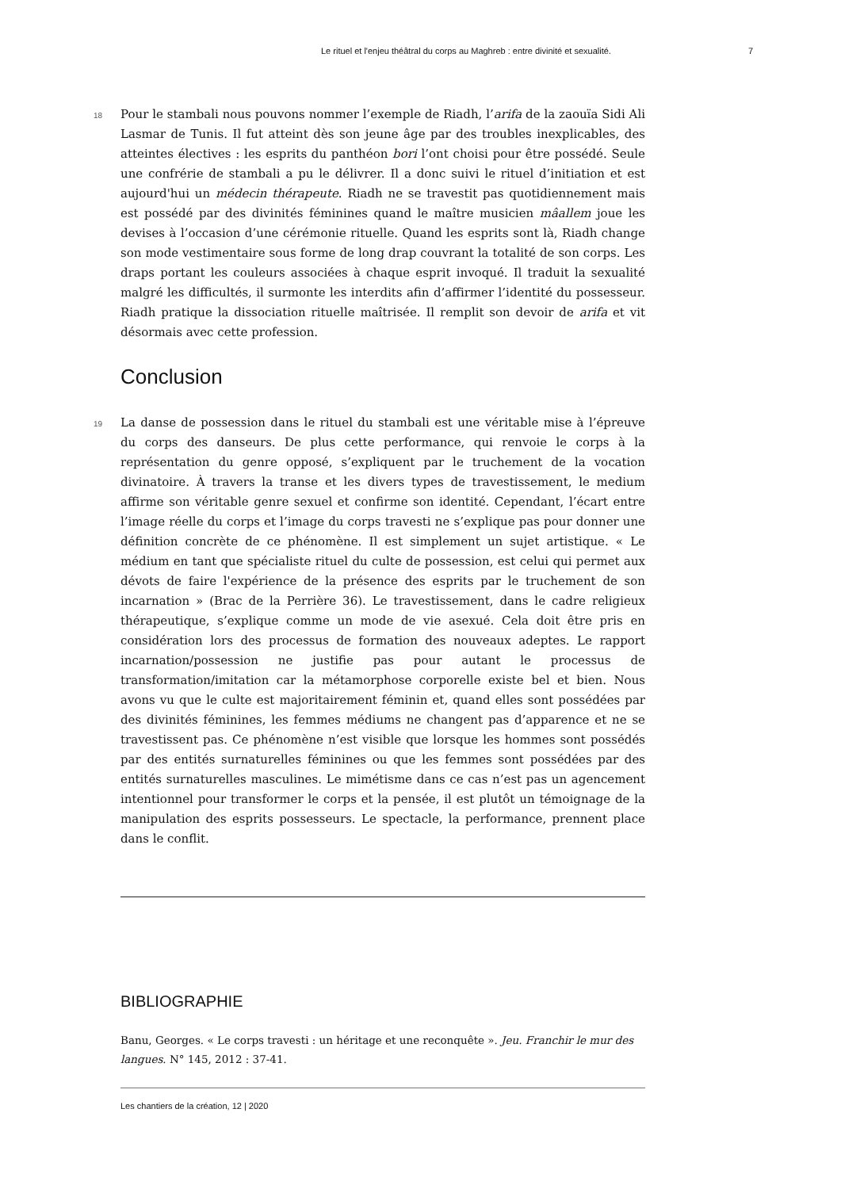Le rituel et l'enjeu théâtral du corps au Maghreb : entre divinité et sexualité. 7
18 Pour le stambali nous pouvons nommer l’exemple de Riadh, l’arifa de la zaouïa Sidi Ali Lasmar de Tunis. Il fut atteint dès son jeune âge par des troubles inexplicables, des atteintes électives : les esprits du panthéon bori l’ont choisi pour être possédé. Seule une confrérie de stambali a pu le délivrer. Il a donc suivi le rituel d’initiation et est aujourd'hui un médecin thérapeute. Riadh ne se travestit pas quotidiennement mais est possédé par des divinités féminines quand le maître musicien mâallem joue les devises à l’occasion d’une cérémonie rituelle. Quand les esprits sont là, Riadh change son mode vestimentaire sous forme de long drap couvrant la totalité de son corps. Les draps portant les couleurs associées à chaque esprit invoqué. Il traduit la sexualité malgré les difficultés, il surmonte les interdits afin d’affirmer l’identité du possesseur. Riadh pratique la dissociation rituelle maîtrisée. Il remplit son devoir de arifa et vit désormais avec cette profession.
Conclusion
19 La danse de possession dans le rituel du stambali est une véritable mise à l’épreuve du corps des danseurs. De plus cette performance, qui renvoie le corps à la représentation du genre opposé, s’expliquent par le truchement de la vocation divinatoire. À travers la transe et les divers types de travestissement, le medium affirme son véritable genre sexuel et confirme son identité. Cependant, l’écart entre l’image réelle du corps et l’image du corps travesti ne s’explique pas pour donner une définition concrète de ce phénomène. Il est simplement un sujet artistique. « Le médium en tant que spécialiste rituel du culte de possession, est celui qui permet aux dévots de faire l'expérience de la présence des esprits par le truchement de son incarnation » (Brac de la Perrière 36). Le travestissement, dans le cadre religieux thérapeutique, s’explique comme un mode de vie asexué. Cela doit être pris en considération lors des processus de formation des nouveaux adeptes. Le rapport incarnation/possession ne justifie pas pour autant le processus de transformation/imitation car la métamorphose corporelle existe bel et bien. Nous avons vu que le culte est majoritairement féminin et, quand elles sont possédées par des divinités féminines, les femmes médiums ne changent pas d’apparence et ne se travestissent pas. Ce phénomène n’est visible que lorsque les hommes sont possédés par des entités surnaturelles féminines ou que les femmes sont possédées par des entités surnaturelles masculines. Le mimétisme dans ce cas n’est pas un agencement intentionnel pour transformer le corps et la pensée, il est plutôt un témoignage de la manipulation des esprits possesseurs. Le spectacle, la performance, prennent place dans le conflit.
BIBLIOGRAPHIE
Banu, Georges. « Le corps travesti : un héritage et une reconquête ». Jeu. Franchir le mur des langues. N° 145, 2012 : 37-41.
Les chantiers de la création, 12 | 2020